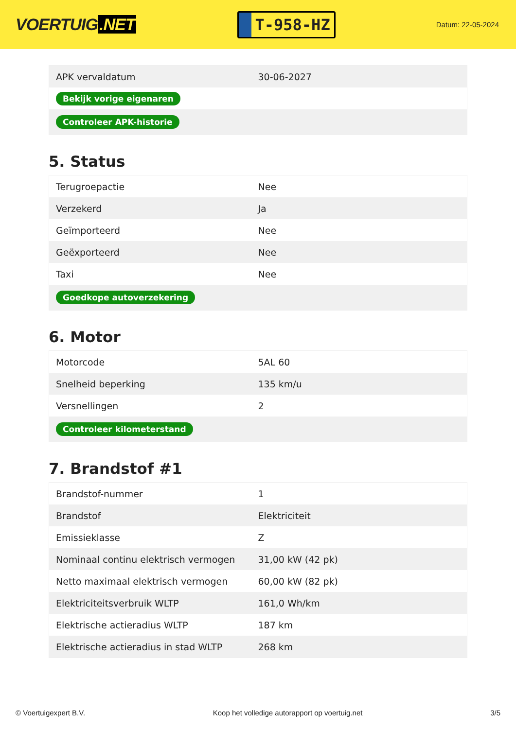VOERTUIG.NET
T-958-HZ
Datum: 22-05-2024
| APK vervaldatum | 30-06-2027 |
| Bekijk vorige eigenaren | |
| Controleer APK-historie | |
5. Status
| Terugroepactie | Nee |
| Verzekerd | Ja |
| Geïmporteerd | Nee |
| Geëxporteerd | Nee |
| Taxi | Nee |
| Goedkope autoverzekering | |
6. Motor
| Motorcode | 5AL 60 |
| Snelheid beperking | 135 km/u |
| Versnellingen | 2 |
| Controleer kilometerstand | |
7. Brandstof #1
| Brandstof-nummer | 1 |
| Brandstof | Elektriciteit |
| Emissieklasse | Z |
| Nominaal continu elektrisch vermogen | 31,00 kW (42 pk) |
| Netto maximaal elektrisch vermogen | 60,00 kW (82 pk) |
| Elektriciteitsverbruik WLTP | 161,0 Wh/km |
| Elektrische actieradius WLTP | 187 km |
| Elektrische actieradius in stad WLTP | 268 km |
© Voertuigexpert B.V. Koop het volledige autorapport op voertuig.net 3/5